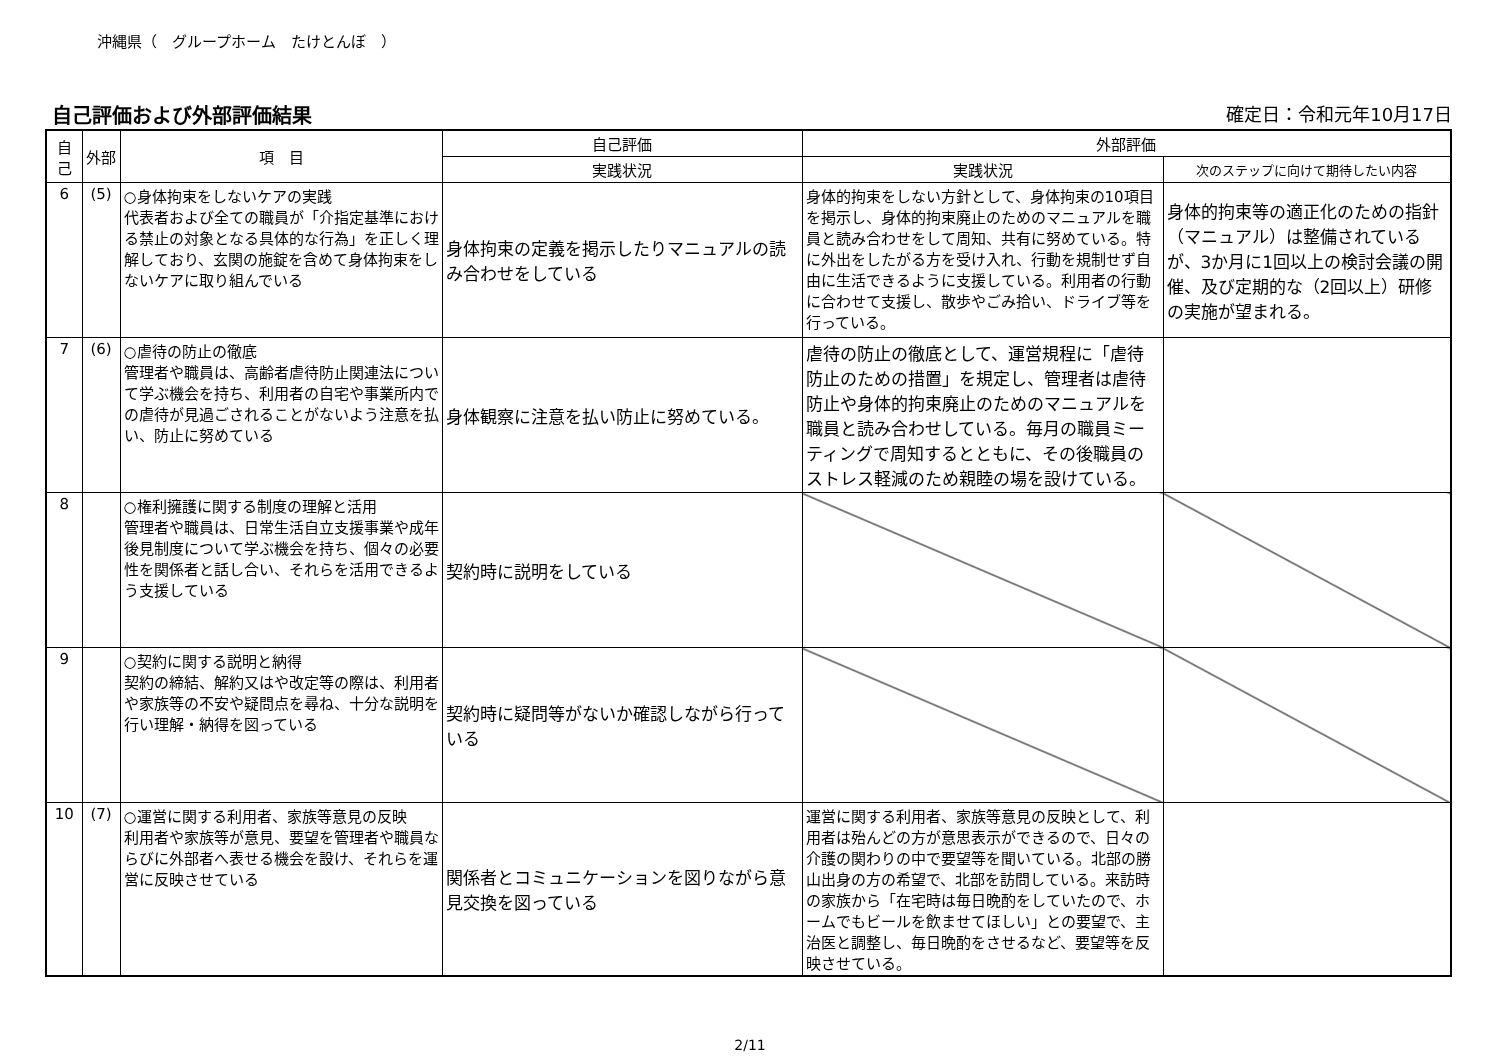沖縄県（　グループホーム　たけとんぼ　）
自己評価および外部評価結果 確定日：令和元年10月17日
| 自己 | 外部 | 項 目 | 自己評価 | 外部評価 | |
| --- | --- | --- | --- | --- | --- |
| | | | 実践状況 | 実践状況 | 次のステップに向けて期待したい内容 |
| 6 | (5) | ○身体拘束をしないケアの実践 代表者および全ての職員が「介指定基準における禁止の対象となる具体的な行為」を正しく理解しており、玄関の施錠を含めて身体拘束をしないケアに取り組んでいる | 身体拘束の定義を掲示したりマニュアルの読み合わせをしている | 身体的拘束をしない方針として、身体拘束の10項目を掲示し、身体的拘束廃止のためのマニュアルを職員と読み合わせをして周知、共有に努めている。特に外出をしたがる方を受け入れ、行動を規制せず自由に生活できるように支援している。利用者の行動に合わせて支援し、散歩やごみ拾い、ドライブ等を行っている。 | 身体的拘束等の適正化のための指針（マニュアル）は整備されているが、3か月に1回以上の検討会議の開催、及び定期的な（2回以上）研修の実施が望まれる。 |
| 7 | (6) | ○虐待の防止の徹底 管理者や職員は、高齢者虐待防止関連法について学ぶ機会を持ち、利用者の自宅や事業所内での虐待が見過ごされることがないよう注意を払い、防止に努めている | 身体観察に注意を払い防止に努めている。 | 虐待の防止の徹底として、運営規程に「虐待防止のための措置」を規定し、管理者は虐待防止や身体的拘束廃止のためのマニュアルを職員と読み合わせしている。毎月の職員ミーティングで周知するとともに、その後職員のストレス軽減のため親睦の場を設けている。 | |
| 8 | | ○権利擁護に関する制度の理解と活用 管理者や職員は、日常生活自立支援事業や成年後見制度について学ぶ機会を持ち、個々の必要性を関係者と話し合い、それらを活用できるよう支援している | 契約時に説明をしている | | |
| 9 | | ○契約に関する説明と納得 契約の締結、解約又はや改定等の際は、利用者や家族等の不安や疑問点を尋ね、十分な説明を行い理解・納得を図っている | 契約時に疑問等がないか確認しながら行っている | | |
| 10 | (7) | ○運営に関する利用者、家族等意見の反映 利用者や家族等が意見、要望を管理者や職員ならびに外部者へ表せる機会を設け、それらを運営に反映させている | 関係者とコミュニケーションを図りながら意見交換を図っている | 運営に関する利用者、家族等意見の反映として、利用者は殆んどの方が意思表示ができるので、日々の介護の関わりの中で要望等を聞いている。北部の勝山出身の方の希望で、北部を訪問している。来訪時の家族から「在宅時は毎日晩酌をしていたので、ホームでもビールを飲ませてほしい」との要望で、主治医と調整し、毎日晩酌をさせるなど、要望等を反映させている。 | |
2/11